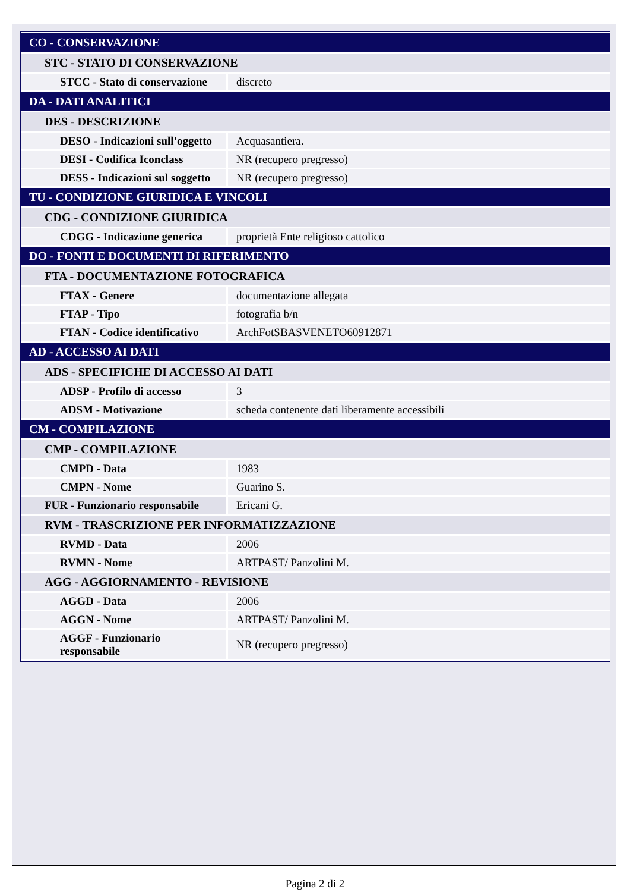| CO - CONSERVAZIONE | |
| STC - STATO DI CONSERVAZIONE | |
| STCC - Stato di conservazione | discreto |
| DA - DATI ANALITICI | |
| DES - DESCRIZIONE | |
| DESO - Indicazioni sull'oggetto | Acquasantiera. |
| DESI - Codifica Iconclass | NR (recupero pregresso) |
| DESS - Indicazioni sul soggetto | NR (recupero pregresso) |
| TU - CONDIZIONE GIURIDICA E VINCOLI | |
| CDG - CONDIZIONE GIURIDICA | |
| CDGG - Indicazione generica | proprietà Ente religioso cattolico |
| DO - FONTI E DOCUMENTI DI RIFERIMENTO | |
| FTA - DOCUMENTAZIONE FOTOGRAFICA | |
| FTAX - Genere | documentazione allegata |
| FTAP - Tipo | fotografia b/n |
| FTAN - Codice identificativo | ArchFotSBASVENETO60912871 |
| AD - ACCESSO AI DATI | |
| ADS - SPECIFICHE DI ACCESSO AI DATI | |
| ADSP - Profilo di accesso | 3 |
| ADSM - Motivazione | scheda contenente dati liberamente accessibili |
| CM - COMPILAZIONE | |
| CMP - COMPILAZIONE | |
| CMPD - Data | 1983 |
| CMPN - Nome | Guarino S. |
| FUR - Funzionario responsabile | Ericani G. |
| RVM - TRASCRIZIONE PER INFORMATIZZAZIONE | |
| RVMD - Data | 2006 |
| RVMN - Nome | ARTPAST/ Panzolini M. |
| AGG - AGGIORNAMENTO - REVISIONE | |
| AGGD - Data | 2006 |
| AGGN - Nome | ARTPAST/ Panzolini M. |
| AGGF - Funzionario responsabile | NR (recupero pregresso) |
Pagina 2 di 2